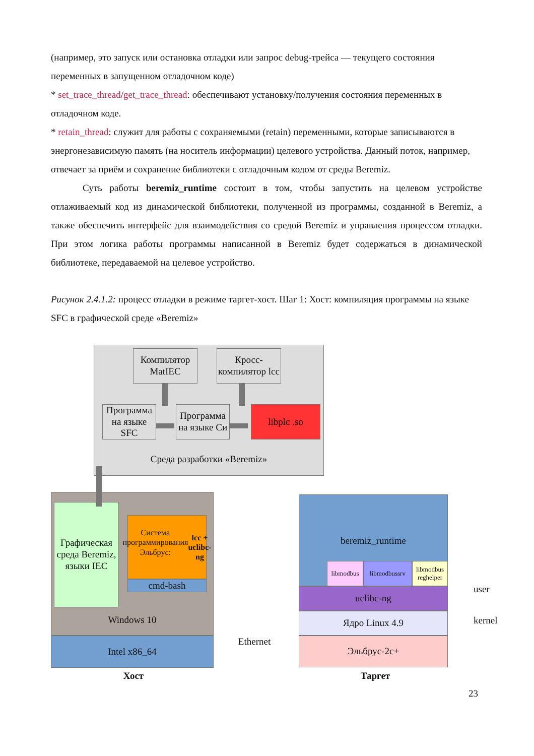(например, это запуск или остановка отладки или запрос debug-трейса — текущего состояния переменных в запущенном отладочном коде)
* set_trace_thread/get_trace_thread: обеспечивают установку/получения состояния переменных в отладочном коде.
* retain_thread: служит для работы с сохраняемыми (retain) переменными, которые записываются в энергонезависимую память (на носитель информации) целевого устройства. Данный поток, например, отвечает за приём и сохранение библиотеки с отладочным кодом от среды Beremiz.
Суть работы beremiz_runtime состоит в том, чтобы запустить на целевом устройстве отлаживаемый код из динамической библиотеки, полученной из программы, созданной в Beremiz, а также обеспечить интерфейс для взаимодействия со средой Beremiz и управления процессом отладки. При этом логика работы программы написанной в Beremiz будет содержаться в динамической библиотеке, передаваемой на целевое устройство.
Рисунок 2.4.1.2: процесс отладки в режиме таргет-хост. Шаг 1: Хост: компиляция программы на языке SFC в графической среде «Beremiz»
Среда разработки «Beremiz»
Компилятор MatIEC
Кросс-компилятор lcc
Программа на языке SFC
Программа на языке Си
libplc .so
Windows 10
Графическая среда Beremiz, языки IEC
Система программирования Эльбрус:
lcc + uclibc-ng
cmd-bash
Intel x86_64 Ethernet
beremiz_runtime
libmodbus libmodbussrv
libmodbus reghelper
uclibc-ng
Ядро Linux 4.9
Эльбрус-2c+
user
kernel
Хост Таргет
23